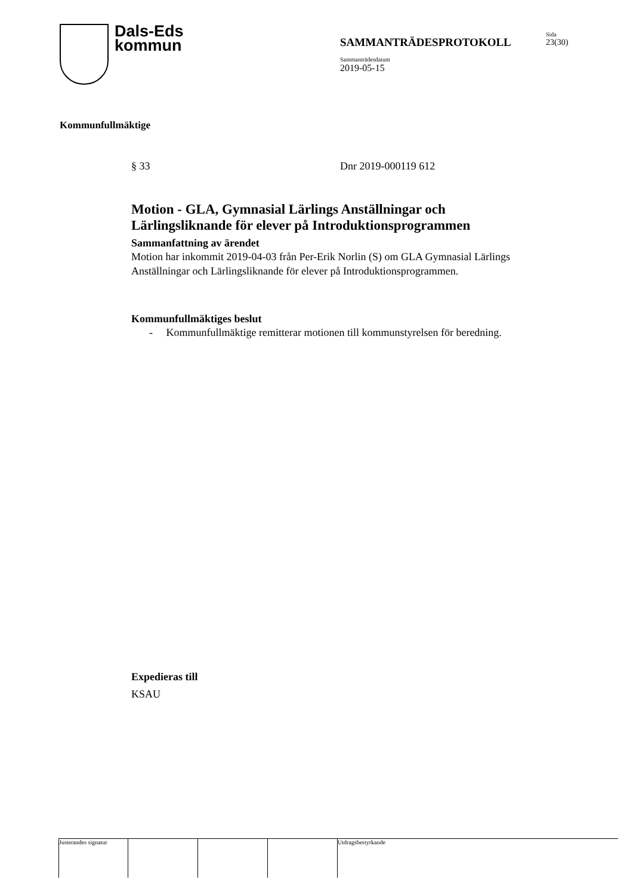Dals-Eds
kommun
SAMMANTRÄDESPROTOKOLL
Sammanträdesdatum
2019-05-15
Sida
23(30)
Kommunfullmäktige
§ 33 Dnr 2019-000119 612
Motion - GLA, Gymnasial Lärlings Anställningar och Lärlingsliknande för elever på Introduktionsprogrammen
Sammanfattning av ärendet
Motion har inkommit 2019-04-03 från Per-Erik Norlin (S) om GLA Gymnasial Lärlings Anställningar och Lärlingsliknande för elever på Introduktionsprogrammen.
Kommunfullmäktiges beslut
- Kommunfullmäktige remitterar motionen till kommunstyrelsen för beredning.
Expedieras till
KSAU
Justerandes signatur
Utdragsbestyrkande